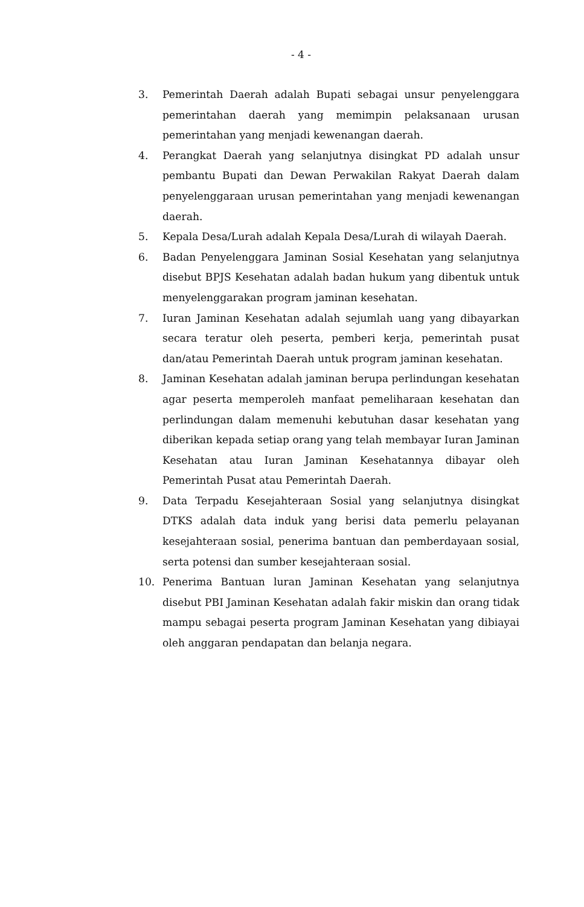- 4 -
3. Pemerintah Daerah adalah Bupati sebagai unsur penyelenggara pemerintahan daerah yang memimpin pelaksanaan urusan pemerintahan yang menjadi kewenangan daerah.
4. Perangkat Daerah yang selanjutnya disingkat PD adalah unsur pembantu Bupati dan Dewan Perwakilan Rakyat Daerah dalam penyelenggaraan urusan pemerintahan yang menjadi kewenangan daerah.
5. Kepala Desa/Lurah adalah Kepala Desa/Lurah di wilayah Daerah.
6. Badan Penyelenggara Jaminan Sosial Kesehatan yang selanjutnya disebut BPJS Kesehatan adalah badan hukum yang dibentuk untuk menyelenggarakan program jaminan kesehatan.
7. Iuran Jaminan Kesehatan adalah sejumlah uang yang dibayarkan secara teratur oleh peserta, pemberi kerja, pemerintah pusat dan/atau Pemerintah Daerah untuk program jaminan kesehatan.
8. Jaminan Kesehatan adalah jaminan berupa perlindungan kesehatan agar peserta memperoleh manfaat pemeliharaan kesehatan dan perlindungan dalam memenuhi kebutuhan dasar kesehatan yang diberikan kepada setiap orang yang telah membayar Iuran Jaminan Kesehatan atau Iuran Jaminan Kesehatannya dibayar oleh Pemerintah Pusat atau Pemerintah Daerah.
9. Data Terpadu Kesejahteraan Sosial yang selanjutnya disingkat DTKS adalah data induk yang berisi data pemerlu pelayanan kesejahteraan sosial, penerima bantuan dan pemberdayaan sosial, serta potensi dan sumber kesejahteraan sosial.
10. Penerima Bantuan luran Jaminan Kesehatan yang selanjutnya disebut PBI Jaminan Kesehatan adalah fakir miskin dan orang tidak mampu sebagai peserta program Jaminan Kesehatan yang dibiayai oleh anggaran pendapatan dan belanja negara.